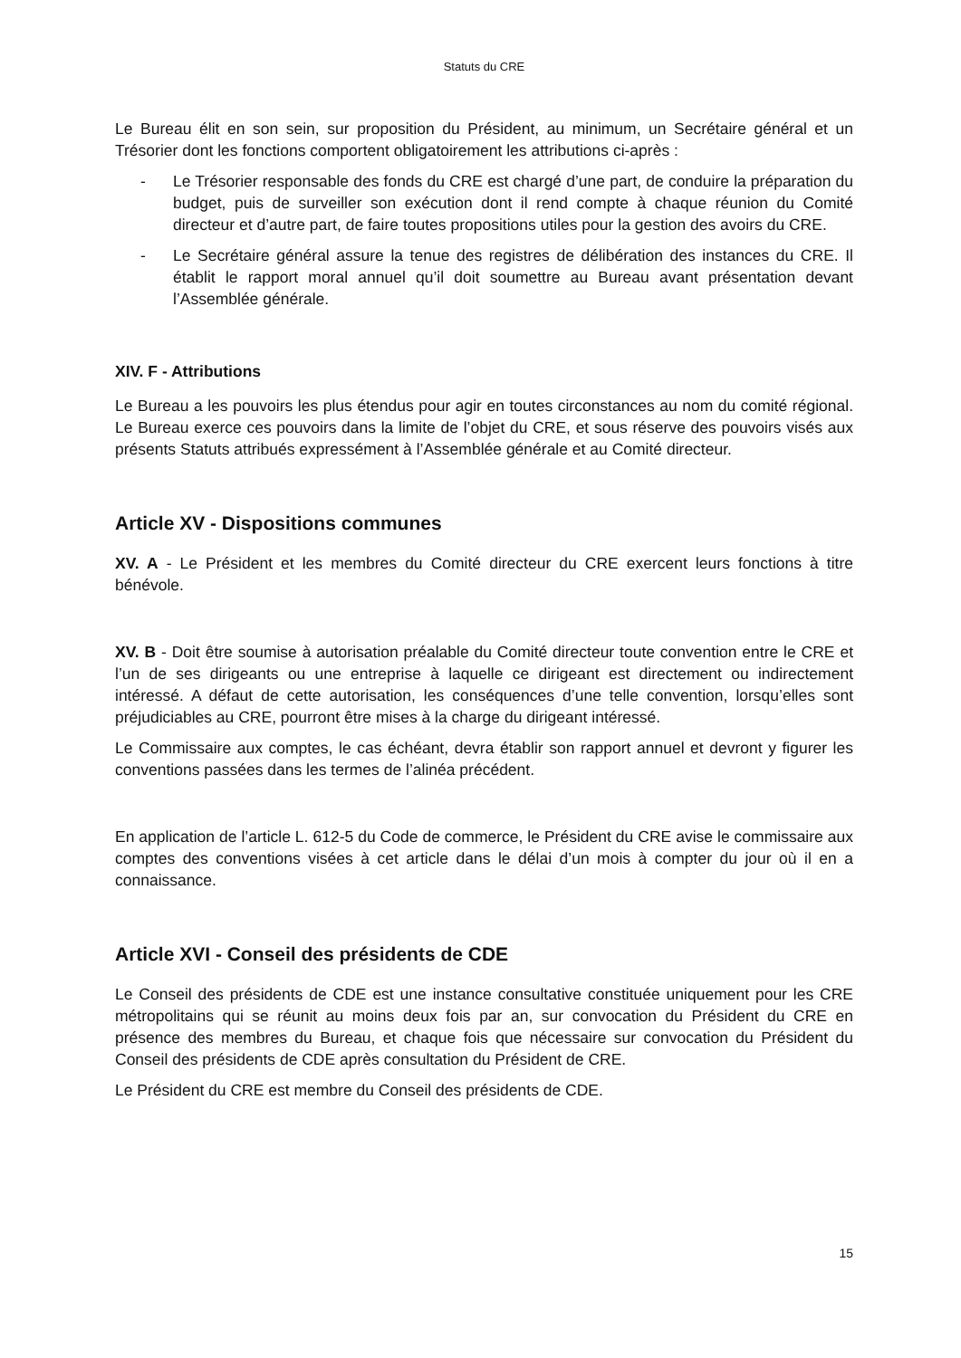Statuts du CRE
Le Bureau élit en son sein, sur proposition du Président, au minimum, un Secrétaire général et un Trésorier dont les fonctions comportent obligatoirement les attributions ci-après :
- Le Trésorier responsable des fonds du CRE est chargé d’une part, de conduire la préparation du budget, puis de surveiller son exécution dont il rend compte à chaque réunion du Comité directeur et d’autre part, de faire toutes propositions utiles pour la gestion des avoirs du CRE.
- Le Secrétaire général assure la tenue des registres de délibération des instances du CRE. Il établit le rapport moral annuel qu’il doit soumettre au Bureau avant présentation devant l’Assemblée générale.
XIV. F - Attributions
Le Bureau a les pouvoirs les plus étendus pour agir en toutes circonstances au nom du comité régional. Le Bureau exerce ces pouvoirs dans la limite de l’objet du CRE, et sous réserve des pouvoirs visés aux présents Statuts attribués expressément à l’Assemblée générale et au Comité directeur.
Article XV - Dispositions communes
XV. A - Le Président et les membres du Comité directeur du CRE exercent leurs fonctions à titre bénévole.
XV. B - Doit être soumise à autorisation préalable du Comité directeur toute convention entre le CRE et l’un de ses dirigeants ou une entreprise à laquelle ce dirigeant est directement ou indirectement intéressé. A défaut de cette autorisation, les conséquences d’une telle convention, lorsqu’elles sont préjudiciables au CRE, pourront être mises à la charge du dirigeant intéressé.
Le Commissaire aux comptes, le cas échéant, devra établir son rapport annuel et devront y figurer les conventions passées dans les termes de l’alinéa précédent.
En application de l’article L. 612-5 du Code de commerce, le Président du CRE avise le commissaire aux comptes des conventions visées à cet article dans le délai d’un mois à compter du jour où il en a connaissance.
Article XVI - Conseil des présidents de CDE
Le Conseil des présidents de CDE est une instance consultative constituée uniquement pour les CRE métropolitains qui se réunit au moins deux fois par an, sur convocation du Président du CRE en présence des membres du Bureau, et chaque fois que nécessaire sur convocation du Président du Conseil des présidents de CDE après consultation du Président de CRE.
Le Président du CRE est membre du Conseil des présidents de CDE.
15